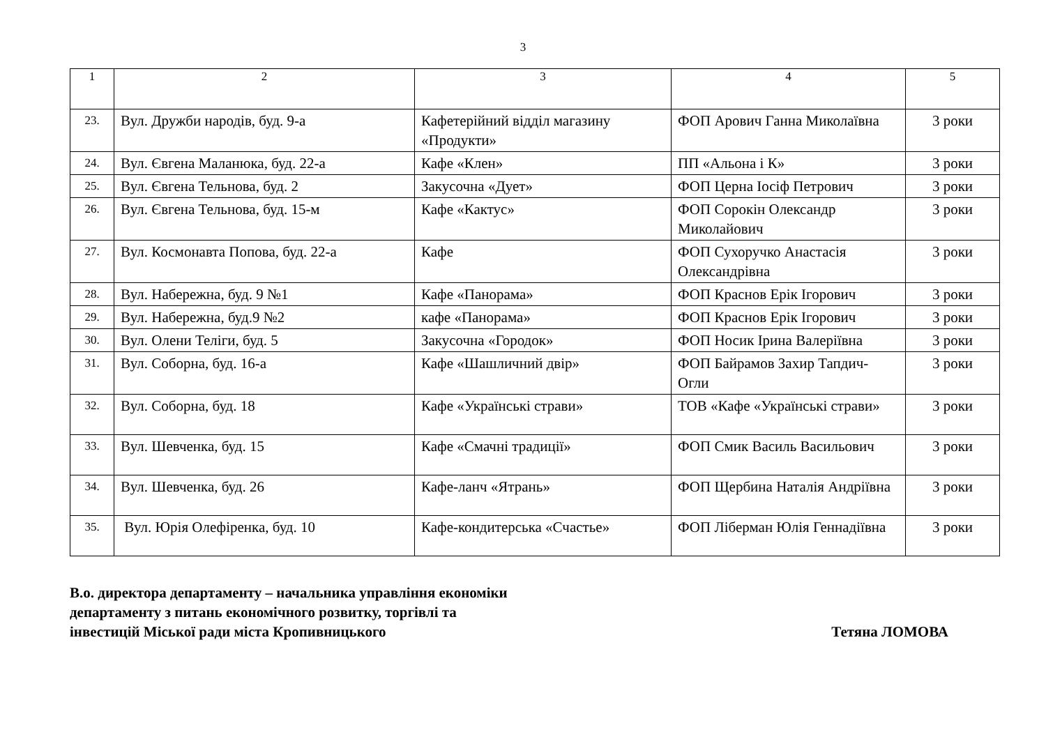3
| 1 | 2 | 3 | 4 | 5 |
| --- | --- | --- | --- | --- |
| 23. | Вул. Дружби народів, буд. 9-а | Кафетерійний відділ магазину «Продукти» | ФОП Арович Ганна Миколаївна | 3 роки |
| 24. | Вул. Євгена Маланюка, буд. 22-а | Кафе «Клен» | ПП «Альона і К» | 3 роки |
| 25. | Вул. Євгена Тельнова, буд. 2 | Закусочна «Дует» | ФОП Церна Іосіф Петрович | 3 роки |
| 26. | Вул. Євгена Тельнова, буд. 15-м | Кафе «Кактус» | ФОП Сорокін Олександр Миколайович | 3 роки |
| 27. | Вул. Космонавта Попова, буд. 22-а | Кафе | ФОП Сухоручко Анастасія Олександрівна | 3 роки |
| 28. | Вул. Набережна, буд. 9 №1 | Кафе «Панорама» | ФОП Краснов Ерік Ігорович | 3 роки |
| 29. | Вул. Набережна, буд.9 №2 | кафе «Панорама» | ФОП Краснов Ерік Ігорович | 3 роки |
| 30. | Вул. Олени Теліги, буд. 5 | Закусочна «Городок» | ФОП Носик Ірина Валеріївна | 3 роки |
| 31. | Вул. Соборна, буд. 16-а | Кафе «Шашличний двір» | ФОП Байрамов Захир Тапдич-Огли | 3 роки |
| 32. | Вул. Соборна, буд. 18 | Кафе «Українські страви» | ТОВ «Кафе «Українські страви» | 3 роки |
| 33. | Вул. Шевченка, буд. 15 | Кафе «Смачні традиції» | ФОП Смик Василь Васильович | 3 роки |
| 34. | Вул. Шевченка, буд. 26 | Кафе-ланч «Ятрань» | ФОП Щербина Наталія Андріївна | 3 роки |
| 35. | Вул. Юрія Олефіренка, буд. 10 | Кафе-кондитерська «Счастье» | ФОП Ліберман Юлія Геннадіївна | 3 роки |
В.о. директора департаменту – начальника управління економіки
департаменту з питань економічного розвитку, торгівлі та
інвестицій Міської ради міста Кропивницького
Тетяна ЛОМОВА